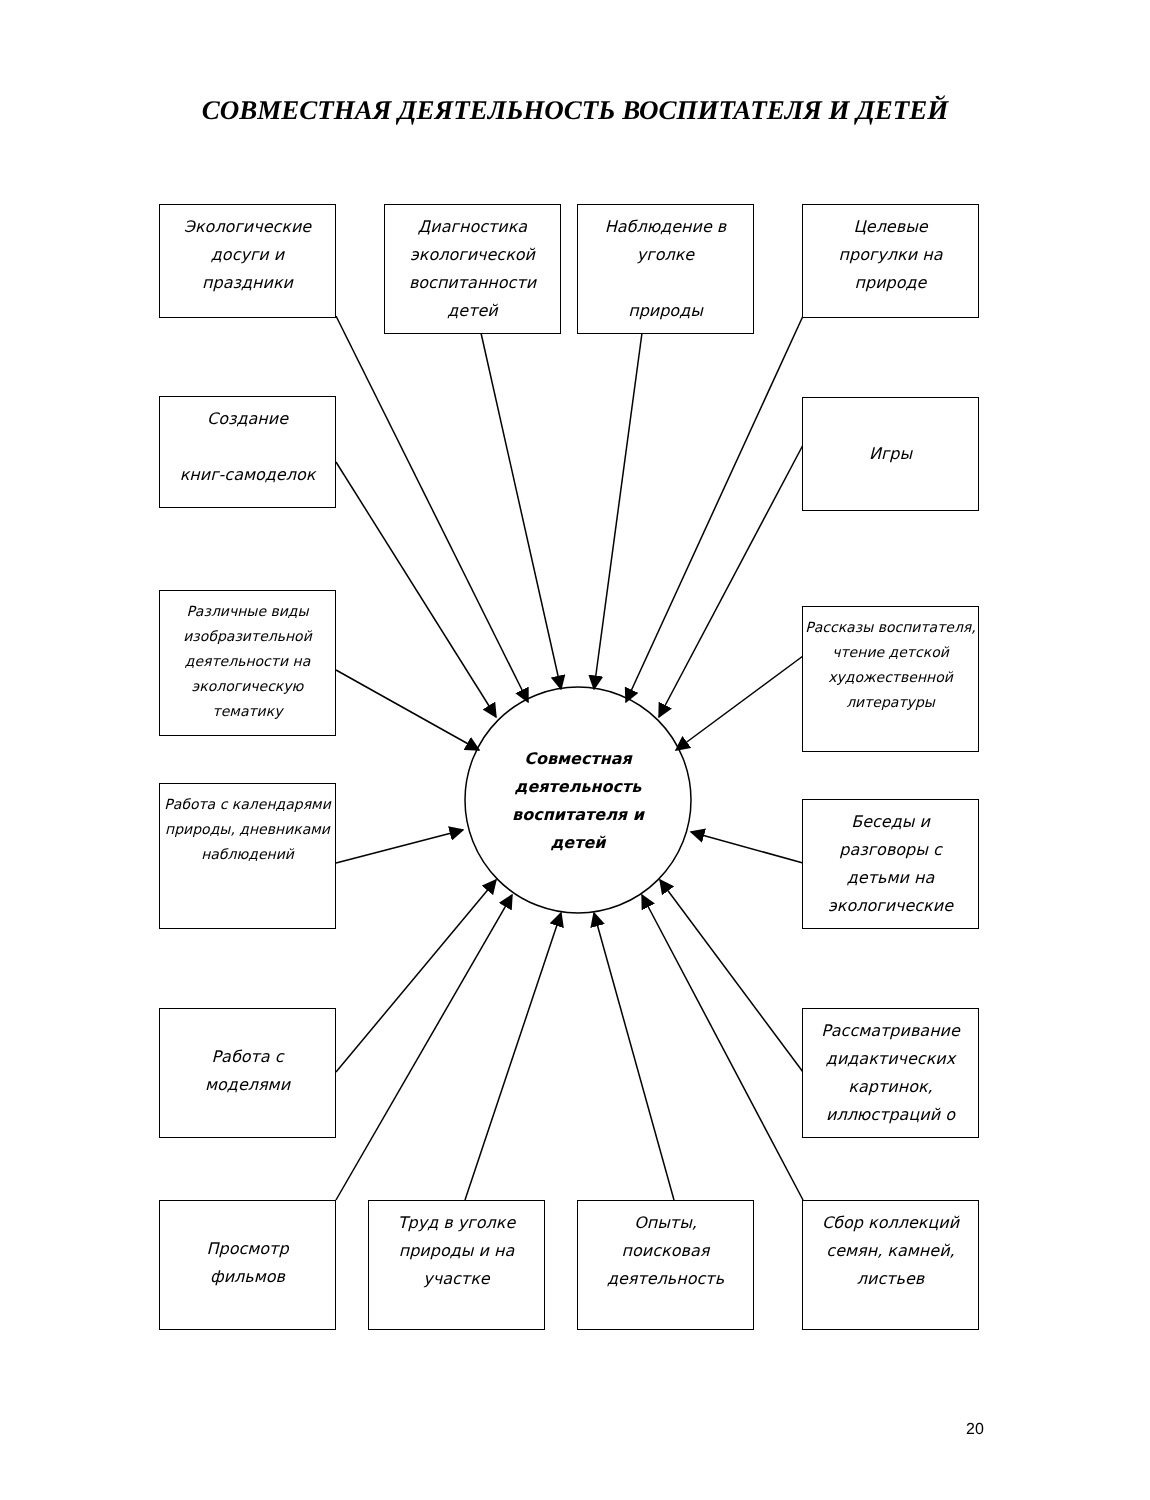СОВМЕСТНАЯ ДЕЯТЕЛЬНОСТЬ ВОСПИТАТЕЛЯ И ДЕТЕЙ
Экологические
досуги и
праздники
Диагностика
экологической
воспитанности
детей
Наблюдение в
уголке
природы
Целевые
прогулки на
природе
Создание
книг-самоделок
Игры
Различные виды изобразительной деятельности на экологическую тематику
Рассказы воспитателя, чтение детской художественной литературы
Совместная
деятельность
воспитателя и
детей
Работа с календарями природы, дневниками наблюдений
Беседы и
разговоры с
детьми на
экологические
Работа с
моделями
Рассматривание
дидактических
картинок,
иллюстраций о
Просмотр
фильмов
Труд в уголке
природы и на
участке
Опыты,
поисковая
деятельность
Сбор коллекций
семян, камней,
листьев
20